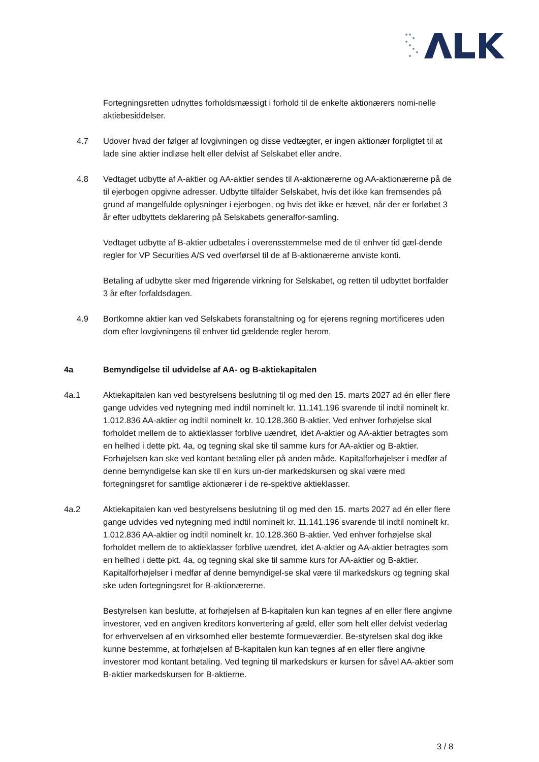Fortegningsretten udnyttes forholdsmæssigt i forhold til de enkelte aktionærers nomi-nelle aktiebesiddelser.
4.7 Udover hvad der følger af lovgivningen og disse vedtægter, er ingen aktionær forpligtet til at lade sine aktier indløse helt eller delvist af Selskabet eller andre.
4.8 Vedtaget udbytte af A-aktier og AA-aktier sendes til A-aktionærerne og AA-aktionærerne på de til ejerbogen opgivne adresser. Udbytte tilfalder Selskabet, hvis det ikke kan fremsendes på grund af mangelfulde oplysninger i ejerbogen, og hvis det ikke er hævet, når der er forløbet 3 år efter udbyttets deklarering på Selskabets generalfor-samling.
Vedtaget udbytte af B-aktier udbetales i overensstemmelse med de til enhver tid gæl-dende regler for VP Securities A/S ved overførsel til de af B-aktionærerne anviste konti.
Betaling af udbytte sker med frigørende virkning for Selskabet, og retten til udbyttet bortfalder 3 år efter forfaldsdagen.
4.9 Bortkomne aktier kan ved Selskabets foranstaltning og for ejerens regning mortificeres uden dom efter lovgivningens til enhver tid gældende regler herom.
4a Bemyndigelse til udvidelse af AA- og B-aktiekapitalen
4a.1 Aktiekapitalen kan ved bestyrelsens beslutning til og med den 15. marts 2027 ad én eller flere gange udvides ved nytegning med indtil nominelt kr. 11.141.196 svarende til indtil nominelt kr. 1.012.836 AA-aktier og indtil nominelt kr. 10.128.360 B-aktier. Ved enhver forhøjelse skal forholdet mellem de to aktieklasser forblive uændret, idet A-aktier og AA-aktier betragtes som en helhed i dette pkt. 4a, og tegning skal ske til samme kurs for AA-aktier og B-aktier. Forhøjelsen kan ske ved kontant betaling eller på anden måde. Kapitalforhøjelser i medfør af denne bemyndigelse kan ske til en kurs un-der markedskursen og skal være med fortegningsret for samtlige aktionærer i de re-spektive aktieklasser.
4a.2 Aktiekapitalen kan ved bestyrelsens beslutning til og med den 15. marts 2027 ad én eller flere gange udvides ved nytegning med indtil nominelt kr. 11.141.196 svarende til indtil nominelt kr. 1.012.836 AA-aktier og indtil nominelt kr. 10.128.360 B-aktier. Ved enhver forhøjelse skal forholdet mellem de to aktieklasser forblive uændret, idet A-aktier og AA-aktier betragtes som en helhed i dette pkt. 4a, og tegning skal ske til samme kurs for AA-aktier og B-aktier. Kapitalforhøjelser i medfør af denne bemyndigel-se skal være til markedskurs og tegning skal ske uden fortegningsret for B-aktionærerne.
Bestyrelsen kan beslutte, at forhøjelsen af B-kapitalen kun kan tegnes af en eller flere angivne investorer, ved en angiven kreditors konvertering af gæld, eller som helt eller delvist vederlag for erhvervelsen af en virksomhed eller bestemte formueværdier. Be-styrelsen skal dog ikke kunne bestemme, at forhøjelsen af B-kapitalen kun kan tegnes af en eller flere angivne investorer mod kontant betaling. Ved tegning til markedskurs er kursen for såvel AA-aktier som B-aktier markedskursen for B-aktierne.
3 / 8